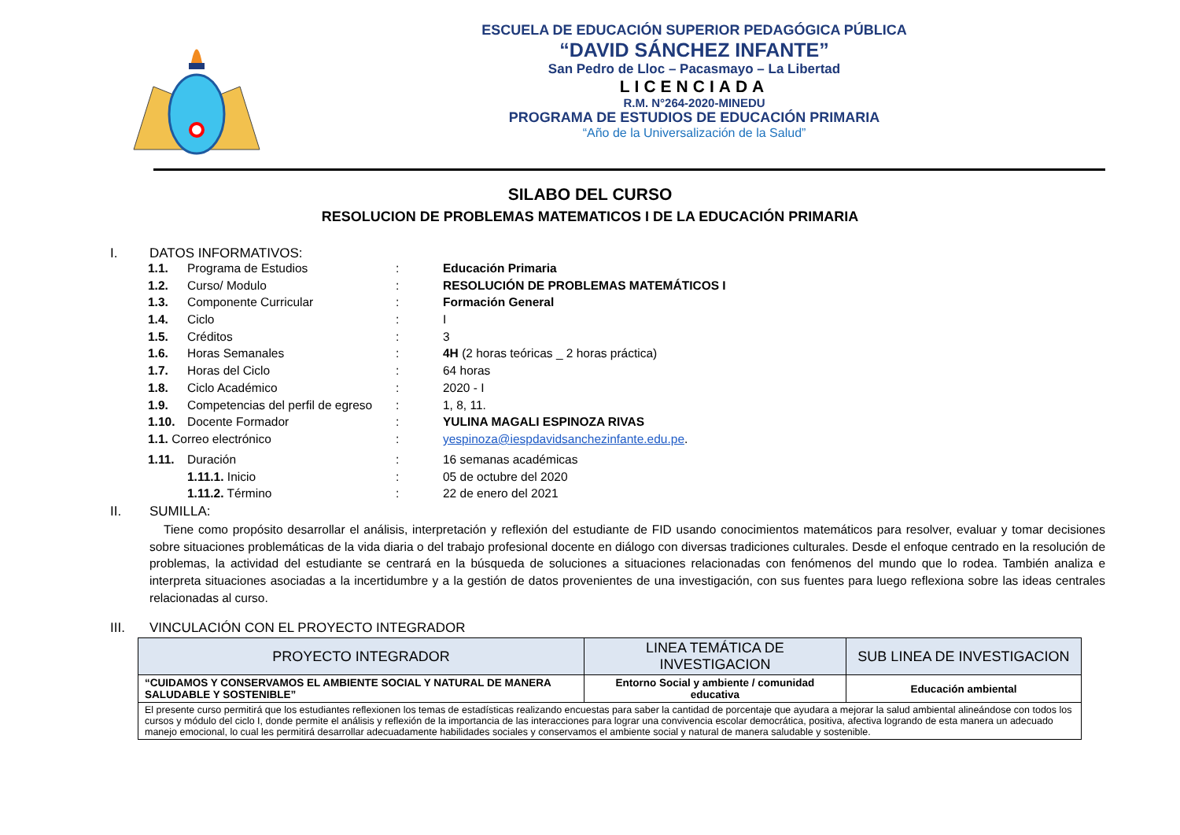ESCUELA DE EDUCACIÓN SUPERIOR PEDAGÓGICA PÚBLICA
“DAVID SÁNCHEZ INFANTE”
San Pedro de Lloc – Pacasmayo – La Libertad
LICENCIADA
R.M. N°264-2020-MINEDU
PROGRAMA DE ESTUDIOS DE EDUCACIÓN PRIMARIA
“Año de la Universalización de la Salud”
SILABO DEL CURSO
RESOLUCION DE PROBLEMAS MATEMATICOS I DE LA EDUCACIÓN PRIMARIA
I. DATOS INFORMATIVOS:
1.1. Programa de Estudios : Educación Primaria
1.2. Curso/ Modulo : RESOLUCIÓN DE PROBLEMAS MATEMÁTICOS I
1.3. Componente Curricular : Formación General
1.4. Ciclo :
I
1.5. Créditos :
3
1.6. Horas Semanales : 4H (2 horas teóricas _ 2 horas práctica)
1.7. Horas del Ciclo :
64 horas
1.8. Ciclo Académico :
2020 - I
1.9. Competencias del perfil de egreso
:
1, 8, 11.
1.10. Docente Formador : YULINA MAGALI ESPINOZA RIVAS
1.1. Correo electrónico : yespinoza@iespdavidsanchezinfante.edu.pe.
1.11. Duración :
16 semanas académicas
1.11.1. Inicio :
05 de octubre del 2020
1.11.2. Término :
22 de enero del 2021
II. SUMILLA:
Tiene como propósito desarrollar el análisis, interpretación y reflexión del estudiante de FID usando conocimientos matemáticos para resolver, evaluar y tomar decisiones sobre situaciones problemáticas de la vida diaria o del trabajo profesional docente en diálogo con diversas tradiciones culturales. Desde el enfoque centrado en la resolución de problemas, la actividad del estudiante se centrará en la búsqueda de soluciones a situaciones relacionadas con fenómenos del mundo que lo rodea. También analiza e interpreta situaciones asociadas a la incertidumbre y a la gestión de datos provenientes de una investigación, con sus fuentes para luego reflexiona sobre las ideas centrales relacionadas al curso.
III. VINCULACIÓN CON EL PROYECTO INTEGRADOR
| PROYECTO INTEGRADOR | LINEA TEMÁTICA DE INVESTIGACION | SUB LINEA DE INVESTIGACION |
| --- | --- | --- |
| “CUIDAMOS Y CONSERVAMOS EL AMBIENTE SOCIAL Y NATURAL DE MANERA SALUDABLE Y SOSTENIBLE” | Entorno Social y ambiente / comunidad educativa | Educación ambiental |
| El presente curso permitirá que los estudiantes reflexionen los temas de estadísticas realizando encuestas para saber la cantidad de porcentaje que ayudara a mejorar la salud ambiental alineándose con todos los cursos y módulo del ciclo I, donde permite el análisis y reflexión de la importancia de las interacciones para lograr una convivencia escolar democrática, positiva, afectiva logrando de esta manera un adecuado manejo emocional, lo cual les permitirá desarrollar adecuadamente habilidades sociales y conservamos el ambiente social y natural de manera saludable y sostenible. | | |